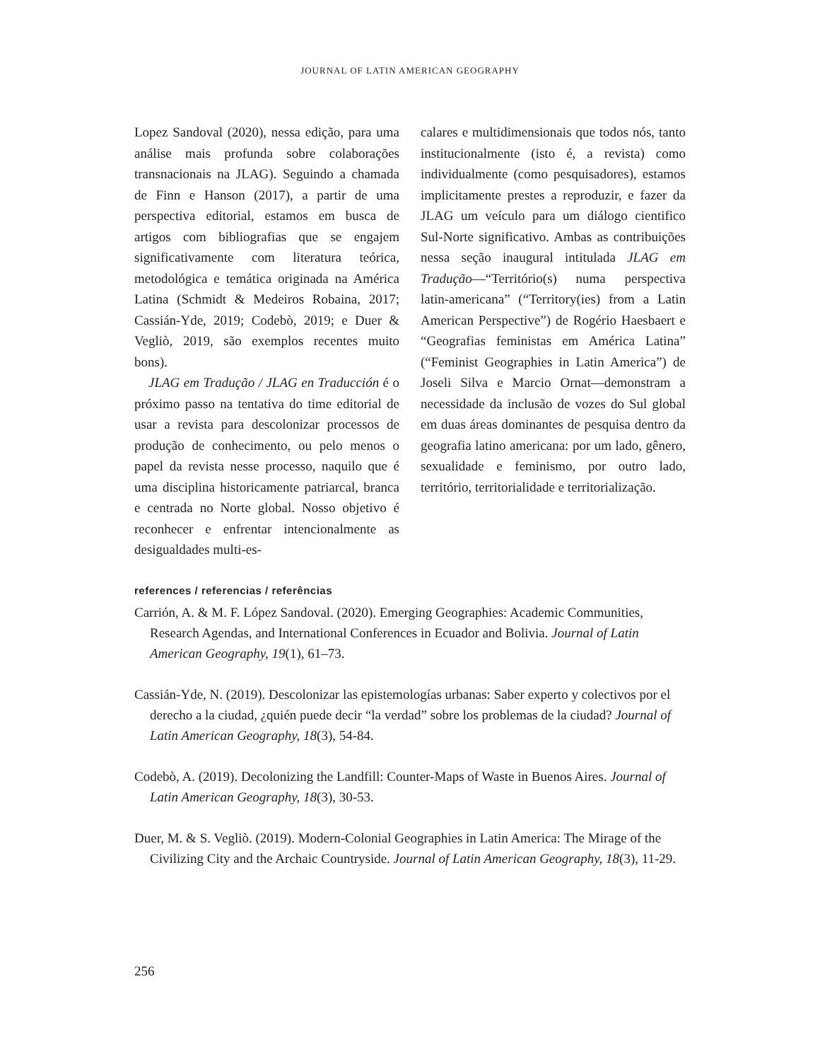JOURNAL OF LATIN AMERICAN GEOGRAPHY
Lopez Sandoval (2020), nessa edição, para uma análise mais profunda sobre colaborações transnacionais na JLAG). Seguindo a chamada de Finn e Hanson (2017), a partir de uma perspectiva editorial, estamos em busca de artigos com bibliografias que se engajem significativamente com literatura teórica, metodológica e temática originada na América Latina (Schmidt & Medeiros Robaina, 2017; Cassián-Yde, 2019; Codebò, 2019; e Duer & Vegliò, 2019, são exemplos recentes muito bons).
JLAG em Tradução / JLAG en Traducción é o próximo passo na tentativa do time editorial de usar a revista para descolonizar processos de produção de conhecimento, ou pelo menos o papel da revista nesse processo, naquilo que é uma disciplina historicamente patriarcal, branca e centrada no Norte global. Nosso objetivo é reconhecer e enfrentar intencionalmente as desigualdades multi-es-
calares e multidimensionais que todos nós, tanto institucionalmente (isto é, a revista) como individualmente (como pesquisadores), estamos implicitamente prestes a reproduzir, e fazer da JLAG um veículo para um diálogo cientifico Sul-Norte significativo. Ambas as contribuições nessa seção inaugural intitulada JLAG em Tradução—“Território(s) numa perspectiva latin-americana” (“Territory(ies) from a Latin American Perspective”) de Rogério Haesbaert e “Geografias feministas em América Latina” (“Feminist Geographies in Latin America”) de Joseli Silva e Marcio Ornat—demonstram a necessidade da inclusão de vozes do Sul global em duas áreas dominantes de pesquisa dentro da geografia latino americana: por um lado, gênero, sexualidade e feminismo, por outro lado, território, territorialidade e territorialização.
references / referencias / referências
Carrión, A. & M. F. López Sandoval. (2020). Emerging Geographies: Academic Communities, Research Agendas, and International Conferences in Ecuador and Bolivia. Journal of Latin American Geography, 19(1), 61–73.
Cassián-Yde, N. (2019). Descolonizar las epistemologías urbanas: Saber experto y colectivos por el derecho a la ciudad, ¿quién puede decir “la verdad” sobre los problemas de la ciudad? Journal of Latin American Geography, 18(3), 54-84.
Codebò, A. (2019). Decolonizing the Landfill: Counter-Maps of Waste in Buenos Aires. Journal of Latin American Geography, 18(3), 30-53.
Duer, M. & S. Vegliò. (2019). Modern-Colonial Geographies in Latin America: The Mirage of the Civilizing City and the Archaic Countryside. Journal of Latin American Geography, 18(3), 11-29.
256